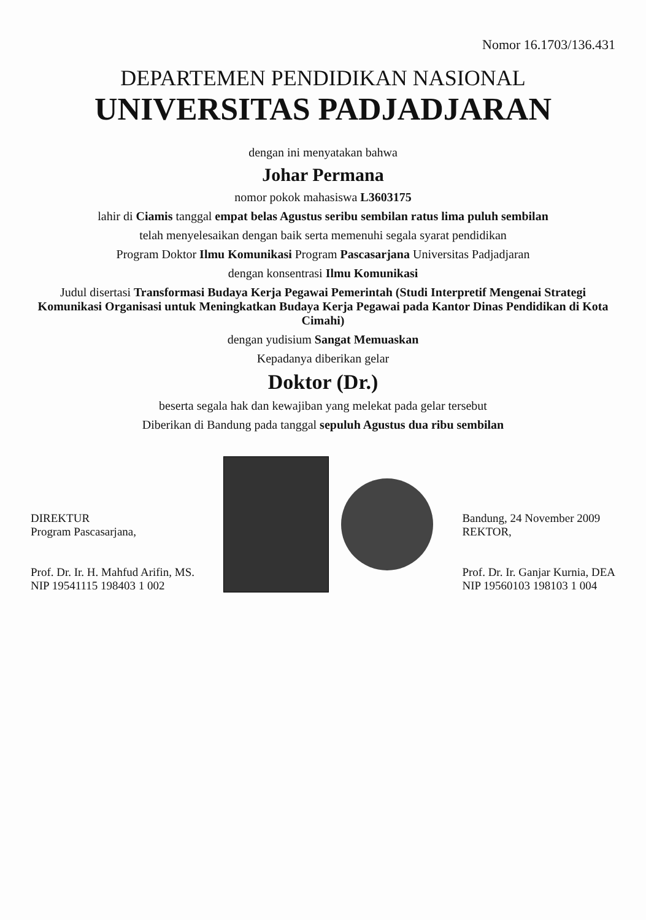Nomor 16.1703/136.431
DEPARTEMEN PENDIDIKAN NASIONAL
UNIVERSITAS PADJADJARAN
dengan ini menyatakan bahwa
Johar Permana
nomor pokok mahasiswa L3603175
lahir di Ciamis tanggal empat belas Agustus seribu sembilan ratus lima puluh sembilan
telah menyelesaikan dengan baik serta memenuhi segala syarat pendidikan
Program Doktor Ilmu Komunikasi Program Pascasarjana Universitas Padjadjaran
dengan konsentrasi Ilmu Komunikasi
Judul disertasi Transformasi Budaya Kerja Pegawai Pemerintah (Studi Interpretif Mengenai Strategi Komunikasi Organisasi untuk Meningkatkan Budaya Kerja Pegawai pada Kantor Dinas Pendidikan di Kota Cimahi)
dengan yudisium Sangat Memuaskan
Kepadanya diberikan gelar
Doktor (Dr.)
beserta segala hak dan kewajiban yang melekat pada gelar tersebut
Diberikan di Bandung pada tanggal sepuluh Agustus dua ribu sembilan
DIREKTUR
Program Pascasarjana,
Prof. Dr. Ir. H. Mahfud Arifin, MS.
NIP 19541115 198403 1 002
Bandung, 24 November 2009
REKTOR,
Prof. Dr. Ir. Ganjar Kurnia, DEA
NIP 19560103 198103 1 004